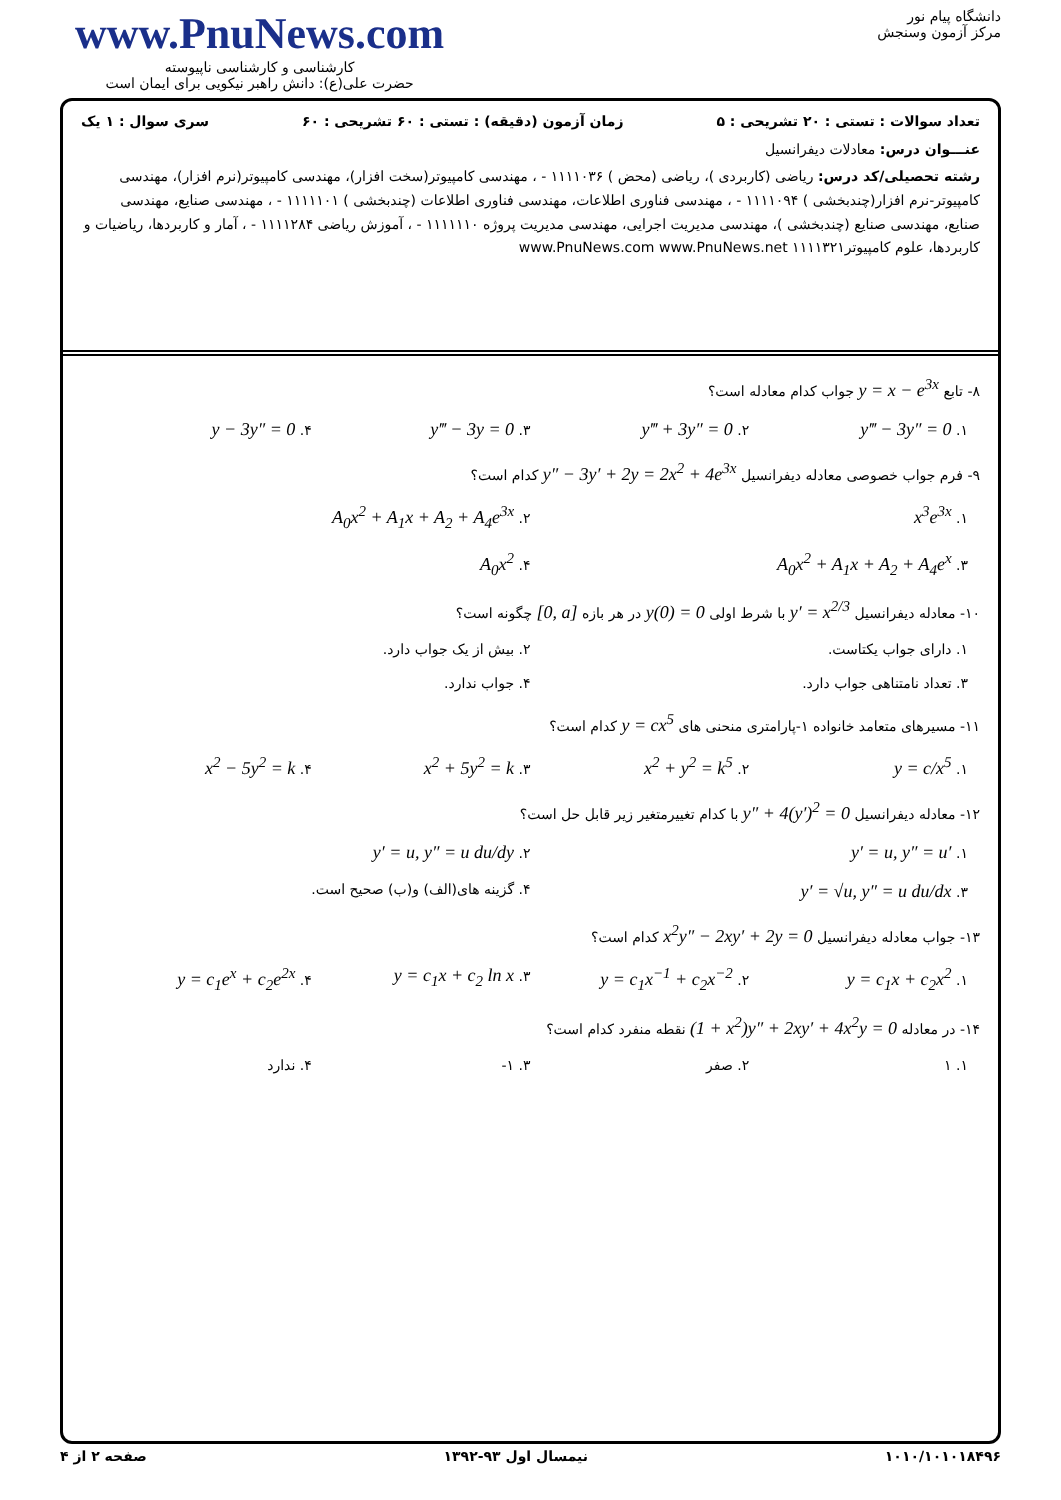www.PnuNews.com
کارشناسی و کارشناسی ناپیوسته
حضرت علی(ع): دانش راهبر نیکویی برای ایمان است
دانشگاه پیام نور
مرکز آزمون وسنجش
تعداد سوالات : تستی : ۲۰ تشریحی : ۵ زمان آزمون (دقیقه) : تستی : ۶۰ تشریحی : ۶۰ سری سوال : ۱ یک
عنـــوان درس: معادلات دیفرانسیل
رشته تحصیلی/کد درس: ریاضی (کاربردی )، ریاضی (محض ) ۱۱۱۱۰۳۶ - ، مهندسی کامپیوتر(سخت افزار)، مهندسی کامپیوتر(نرم افزار)، مهندسی کامپیوتر-نرم افزار(چندبخشی ) ۱۱۱۱۰۹۴ - ، مهندسی فناوری اطلاعات، مهندسی فناوری اطلاعات (چندبخشی ) ۱۱۱۱۱۰۱ - ، مهندسی صنایع، مهندسی صنایع، مهندسی صنایع (چندبخشی )، مهندسی مدیریت اجرایی، مهندسی مدیریت پروژه ۱۱۱۱۱۱۰ - ، آموزش ریاضی ۱۱۱۱۲۸۴ - ، آمار و کاربردها، ریاضیات و کاربردها، علوم کامپیوتر۱۱۱۱۳۲۱ www.PnuNews.com www.PnuNews.net
۸- تابع y = x − e<sup>3x</sup> جواب کدام معادله است؟
۱. y‴ − 3y″ = 0 ۲. y‴ + 3y″ = 0 ۳. y‴ − 3y = 0 ۴. y − 3y″ = 0
۹- فرم جواب خصوصی معادله دیفرانسیل y″ − 3y′ + 2y = 2x<sup>2</sup> + 4e<sup>3x</sup> کدام است؟
۱. x<sup>3</sup>e<sup>3x</sup> ۲. A<sub>0</sub>x<sup>2</sup> + A<sub>1</sub>x + A<sub>2</sub> + A<sub>4</sub>e<sup>3x</sup>
۳. A<sub>0</sub>x<sup>2</sup> + A<sub>1</sub>x + A<sub>2</sub> + A<sub>4</sub>e<sup>x</sup> ۴. A<sub>0</sub>x<sup>2</sup>
۱۰- معادله دیفرانسیل y′ = x<sup>2/3</sup> با شرط اولی y(0) = 0 در هر بازه [0, a] چگونه است؟
۱. دارای جواب یکتاست. ۲. بیش از یک جواب دارد.
۳. تعداد نامتناهی جواب دارد. ۴. جواب ندارد.
۱۱- مسیرهای متعامد خانواده ۱-پارامتری منحنی های y = cx<sup>5</sup> کدام است؟
۱. y = c/x<sup>5</sup> ۲. x<sup>2</sup> + y<sup>2</sup> = k<sup>5</sup> ۳. x<sup>2</sup> + 5y<sup>2</sup> = k ۴. x<sup>2</sup> − 5y<sup>2</sup> = k
۱۲- معادله دیفرانسیل y″ + 4(y′)<sup>2</sup> = 0 با کدام تغییرمتغیر زیر قابل حل است؟
۱. y′ = u, y″ = u′ ۲. y′ = u, y″ = u du/dy
۳. y′ = √u, y″ = u du/dx ۴. گزینه های(الف) و(ب) صحیح است.
۱۳- جواب معادله دیفرانسیل x<sup>2</sup>y″ − 2xy′ + 2y = 0 کدام است؟
۱. y = c<sub>1</sub>x + c<sub>2</sub>x<sup>2</sup> ۲. y = c<sub>1</sub>x<sup>−1</sup> + c<sub>2</sub>x<sup>−2</sup> ۳. y = c<sub>1</sub>x + c<sub>2</sub> ln x ۴. y = c<sub>1</sub>e<sup>x</sup> + c<sub>2</sub>e<sup>2x</sup>
۱۴- در معادله (1 + x<sup>2</sup>)y″ + 2xy′ + 4x<sup>2</sup>y = 0 نقطه منفرد کدام است؟
۱. ۱ ۲. صفر ۳. ۱- ۴. ندارد
۱۰۱۰/۱۰۱۰۱۸۴۹۶ نیمسال اول ۹۳-۱۳۹۲ صفحه ۲ از ۴